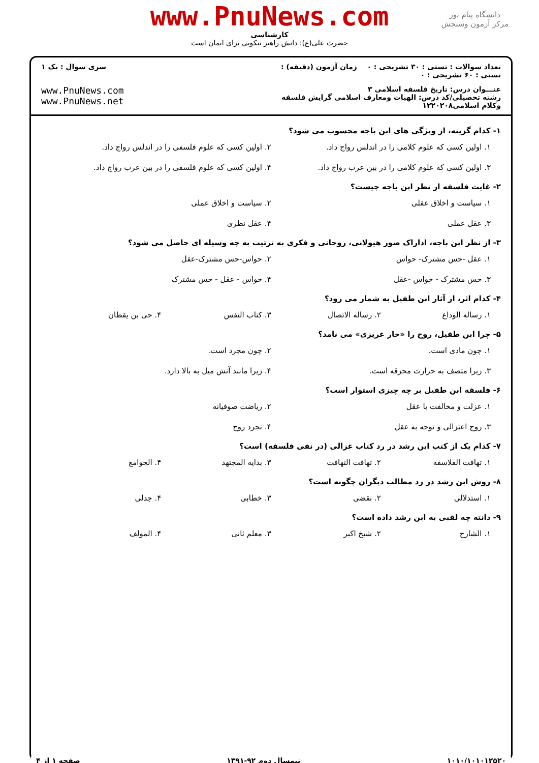دانشگاه پیام نور
مرکز آزمون وسنجش
www.PnuNews.com
کارشناسی
حضرت علی(ع): دانش راهبر نیکویی برای ایمان است
تعداد سوالات : تستی : ۳۰ تشریحی : ۰ زمان آزمون (دقیقه) : تستی : ۶۰ تشریحی : ۰
سری سوال : یک ۱
عنـــوان درس: تاریخ فلسفه اسلامی ۳
رشته تحصیلی/کد درس: الهیات ومعارف اسلامی گرایش فلسفه وکلام اسلامی۱۲۲۰۲۰۸
www.PnuNews.com
www.PnuNews.net
۱- کدام گزینه، از ویژگی های ابن باجه محسوب می شود؟
۱. اولین کسی که علوم کلامی را در اندلس رواج داد.
۲. اولین کسی که علوم فلسفی را در اندلس رواج داد.
۳. اولین کسی که علوم کلامی را در بین عرب رواج داد.
۴. اولین کسی که علوم فلسفی را در بین عرب رواج داد.
۲- غایت فلسفه از نظر ابن باجه چیست؟
۱. سیاست و اخلاق عقلی
۲. سیاست و اخلاق عملی
۳. عقل عملی
۴. عقل نظری
۳- از نظر ابن باجه، اداراک صور هیولانی، روحانی و فکری به ترتیب به چه وسیله ای حاصل می شود؟
۱. عقل -حس مشترک- حواس
۲. حواس-حس مشترک-عقل
۳. حس مشترک - حواس -عقل
۴. حواس - عقل - حس مشترک
۴- کدام اثر، از آثار ابن طفیل به شمار می رود؟
۱. رساله الوداع
۲. رساله الاتصال
۳. کتاب النفس
۴. حی بن یقظان
۵- چرا ابن طفیل، روح را «حار غریزی» می نامد؟
۱. چون مادی است.
۲. چون مجرد است.
۳. زیرا متصف به حرارت محرقه است.
۴. زیرا مانند آتش میل به بالا دارد.
۶- فلسفه ابن طفیل بر چه چیزی استوار است؟
۱. عزلت و مخالفت با عقل
۲. ریاضت صوفیانه
۳. روح اعتزالی و توجه به عقل
۴. تجرد روح
۷- کدام یک از کتب ابن رشد در رد کتاب غزالی (در نفی فلسفه) است؟
۱. تهافت الفلاسفه
۲. تهافت التهافت
۳. بدایه المجتهد
۴. الجوامع
۸- روش ابن رشد در رد مطالب دیگران چگونه است؟
۱. استدلالی
۲. نقضی
۳. خطابی
۴. جدلی
۹- دانته چه لقبی به ابن رشد داده است؟
۱. الشارح
۲. شیخ اکبر
۳. معلم ثانی
۴. المولف
۱۰۱۰/۱۰۱۰۱۲۵۲۰ نیمسال دوم ۹۲-۱۳۹۱ صفحه ۱ از ۴